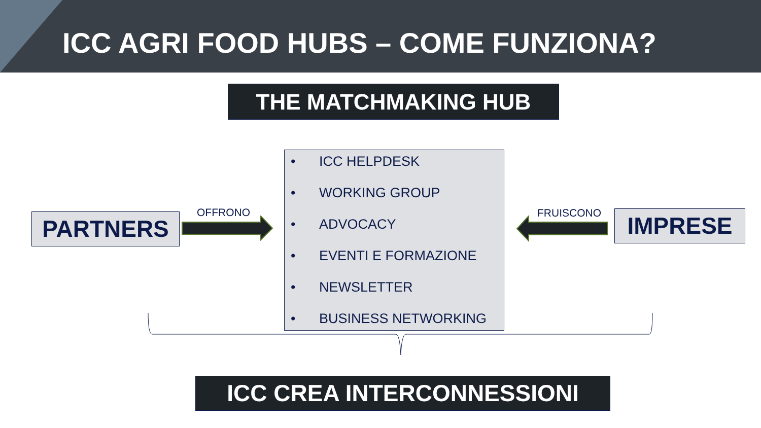ICC AGRI FOOD HUBS – COME FUNZIONA?
THE MATCHMAKING HUB
PARTNERS OFFRONO
• ICC HELPDESK
• WORKING GROUP
• ADVOCACY
• EVENTI E FORMAZIONE
• NEWSLETTER
• BUSINESS NETWORKING
FRUISCONO IMPRESE
ICC CREA INTERCONNESSIONI